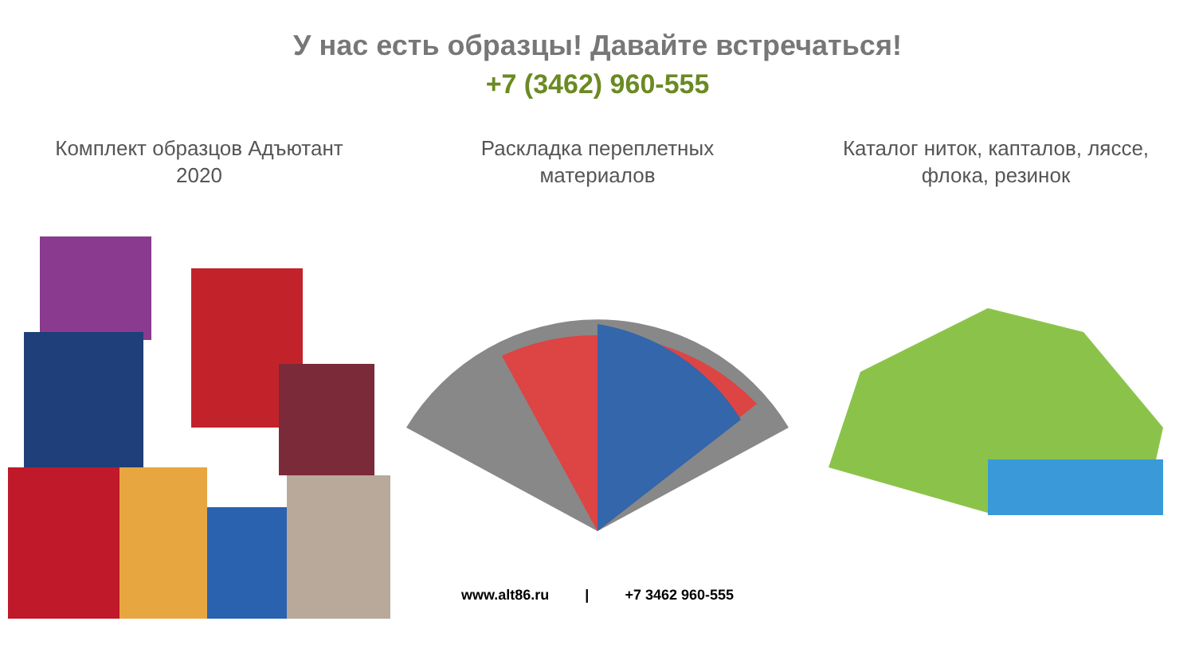У нас есть образцы! Давайте встречаться!
+7 (3462) 960-555
Комплект образцов Адъютант
2020
Раскладка переплетных
материалов
Каталог ниток, капталов, ляссе,
флока, резинок
www.alt86.ru | +7 3462 960-555